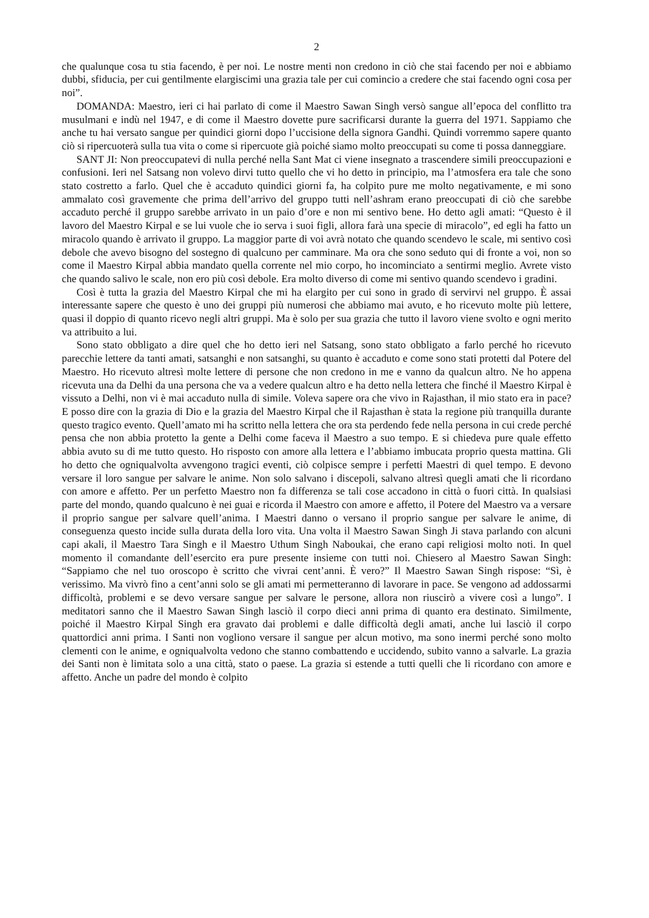2
che qualunque cosa tu stia facendo, è per noi. Le nostre menti non credono in ciò che stai facendo per noi e abbiamo dubbi, sfiducia, per cui gentilmente elargiscimi una grazia tale per cui comincio a credere che stai facendo ogni cosa per noi”.
DOMANDA: Maestro, ieri ci hai parlato di come il Maestro Sawan Singh versò sangue all’epoca del conflitto tra musulmani e indù nel 1947, e di come il Maestro dovette pure sacrificarsi durante la guerra del 1971. Sappiamo che anche tu hai versato sangue per quindici giorni dopo l’uccisione della signora Gandhi. Quindi vorremmo sapere quanto ciò si ripercuoterà sulla tua vita o come si ripercuote già poiché siamo molto preoccupati su come ti possa danneggiare.
SANT JI: Non preoccupatevi di nulla perché nella Sant Mat ci viene insegnato a trascendere simili preoccupazioni e confusioni. Ieri nel Satsang non volevo dirvi tutto quello che vi ho detto in principio, ma l’atmosfera era tale che sono stato costretto a farlo. Quel che è accaduto quindici giorni fa, ha colpito pure me molto negativamente, e mi sono ammalato così gravemente che prima dell’arrivo del gruppo tutti nell’ashram erano preoccupati di ciò che sarebbe accaduto perché il gruppo sarebbe arrivato in un paio d’ore e non mi sentivo bene. Ho detto agli amati: “Questo è il lavoro del Maestro Kirpal e se lui vuole che io serva i suoi figli, allora farà una specie di miracolo”, ed egli ha fatto un miracolo quando è arrivato il gruppo. La maggior parte di voi avrà notato che quando scendevo le scale, mi sentivo così debole che avevo bisogno del sostegno di qualcuno per camminare. Ma ora che sono seduto qui di fronte a voi, non so come il Maestro Kirpal abbia mandato quella corrente nel mio corpo, ho incominciato a sentirmi meglio. Avrete visto che quando salivo le scale, non ero più così debole. Era molto diverso di come mi sentivo quando scendevo i gradini.
Così è tutta la grazia del Maestro Kirpal che mi ha elargito per cui sono in grado di servirvi nel gruppo. È assai interessante sapere che questo è uno dei gruppi più numerosi che abbiamo mai avuto, e ho ricevuto molte più lettere, quasi il doppio di quanto ricevo negli altri gruppi. Ma è solo per sua grazia che tutto il lavoro viene svolto e ogni merito va attribuito a lui.
Sono stato obbligato a dire quel che ho detto ieri nel Satsang, sono stato obbligato a farlo perché ho ricevuto parecchie lettere da tanti amati, satsanghi e non satsanghi, su quanto è accaduto e come sono stati protetti dal Potere del Maestro. Ho ricevuto altresì molte lettere di persone che non credono in me e vanno da qualcun altro. Ne ho appena ricevuta una da Delhi da una persona che va a vedere qualcun altro e ha detto nella lettera che finché il Maestro Kirpal è vissuto a Delhi, non vi è mai accaduto nulla di simile. Voleva sapere ora che vivo in Rajasthan, il mio stato era in pace? E posso dire con la grazia di Dio e la grazia del Maestro Kirpal che il Rajasthan è stata la regione più tranquilla durante questo tragico evento. Quell’amato mi ha scritto nella lettera che ora sta perdendo fede nella persona in cui crede perché pensa che non abbia protetto la gente a Delhi come faceva il Maestro a suo tempo. E si chiedeva pure quale effetto abbia avuto su di me tutto questo. Ho risposto con amore alla lettera e l’abbiamo imbucata proprio questa mattina. Gli ho detto che ogniqualvolta avvengono tragici eventi, ciò colpisce sempre i perfetti Maestri di quel tempo. E devono versare il loro sangue per salvare le anime. Non solo salvano i discepoli, salvano altresì quegli amati che li ricordano con amore e affetto. Per un perfetto Maestro non fa differenza se tali cose accadono in città o fuori città. In qualsiasi parte del mondo, quando qualcuno è nei guai e ricorda il Maestro con amore e affetto, il Potere del Maestro va a versare il proprio sangue per salvare quell’anima. I Maestri danno o versano il proprio sangue per salvare le anime, di conseguenza questo incide sulla durata della loro vita. Una volta il Maestro Sawan Singh Ji stava parlando con alcuni capi akali, il Maestro Tara Singh e il Maestro Uthum Singh Naboukai, che erano capi religiosi molto noti. In quel momento il comandante dell’esercito era pure presente insieme con tutti noi. Chiesero al Maestro Sawan Singh: “Sappiamo che nel tuo oroscopo è scritto che vivrai cent’anni. È vero?” Il Maestro Sawan Singh rispose: “Sì, è verissimo. Ma vivrò fino a cent’anni solo se gli amati mi permetteranno di lavorare in pace. Se vengono ad addossarmi difficoltà, problemi e se devo versare sangue per salvare le persone, allora non riuscirò a vivere così a lungo”. I meditatori sanno che il Maestro Sawan Singh lasciò il corpo dieci anni prima di quanto era destinato. Similmente, poiché il Maestro Kirpal Singh era gravato dai problemi e dalle difficoltà degli amati, anche lui lasciò il corpo quattordici anni prima. I Santi non vogliono versare il sangue per alcun motivo, ma sono inermi perché sono molto clementi con le anime, e ogniqualvolta vedono che stanno combattendo e uccidendo, subito vanno a salvarle. La grazia dei Santi non è limitata solo a una città, stato o paese. La grazia si estende a tutti quelli che li ricordano con amore e affetto. Anche un padre del mondo è colpito